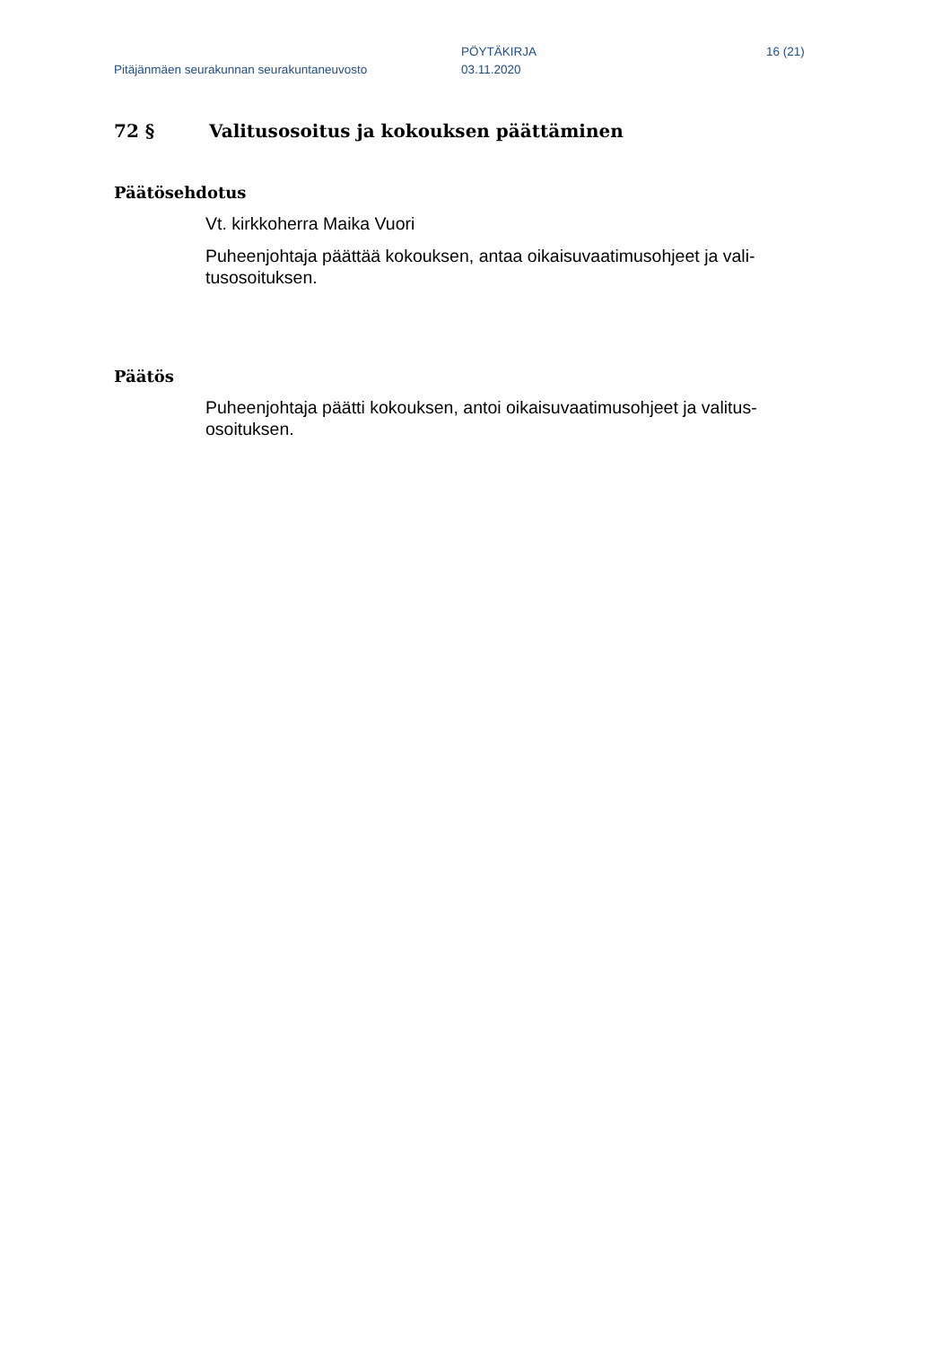Pitäjänmäen seurakunnan seurakuntaneuvosto
PÖYTÄKIRJA
03.11.2020
16 (21)
72 § Valitusosoitus ja kokouksen päättäminen
Päätösehdotus
Vt. kirkkoherra Maika Vuori
Puheenjohtaja päättää kokouksen, antaa oikaisuvaatimusohjeet ja vali-tusosoituksen.
Päätös
Puheenjohtaja päätti kokouksen, antoi oikaisuvaatimusohjeet ja valitus-osoituksen.